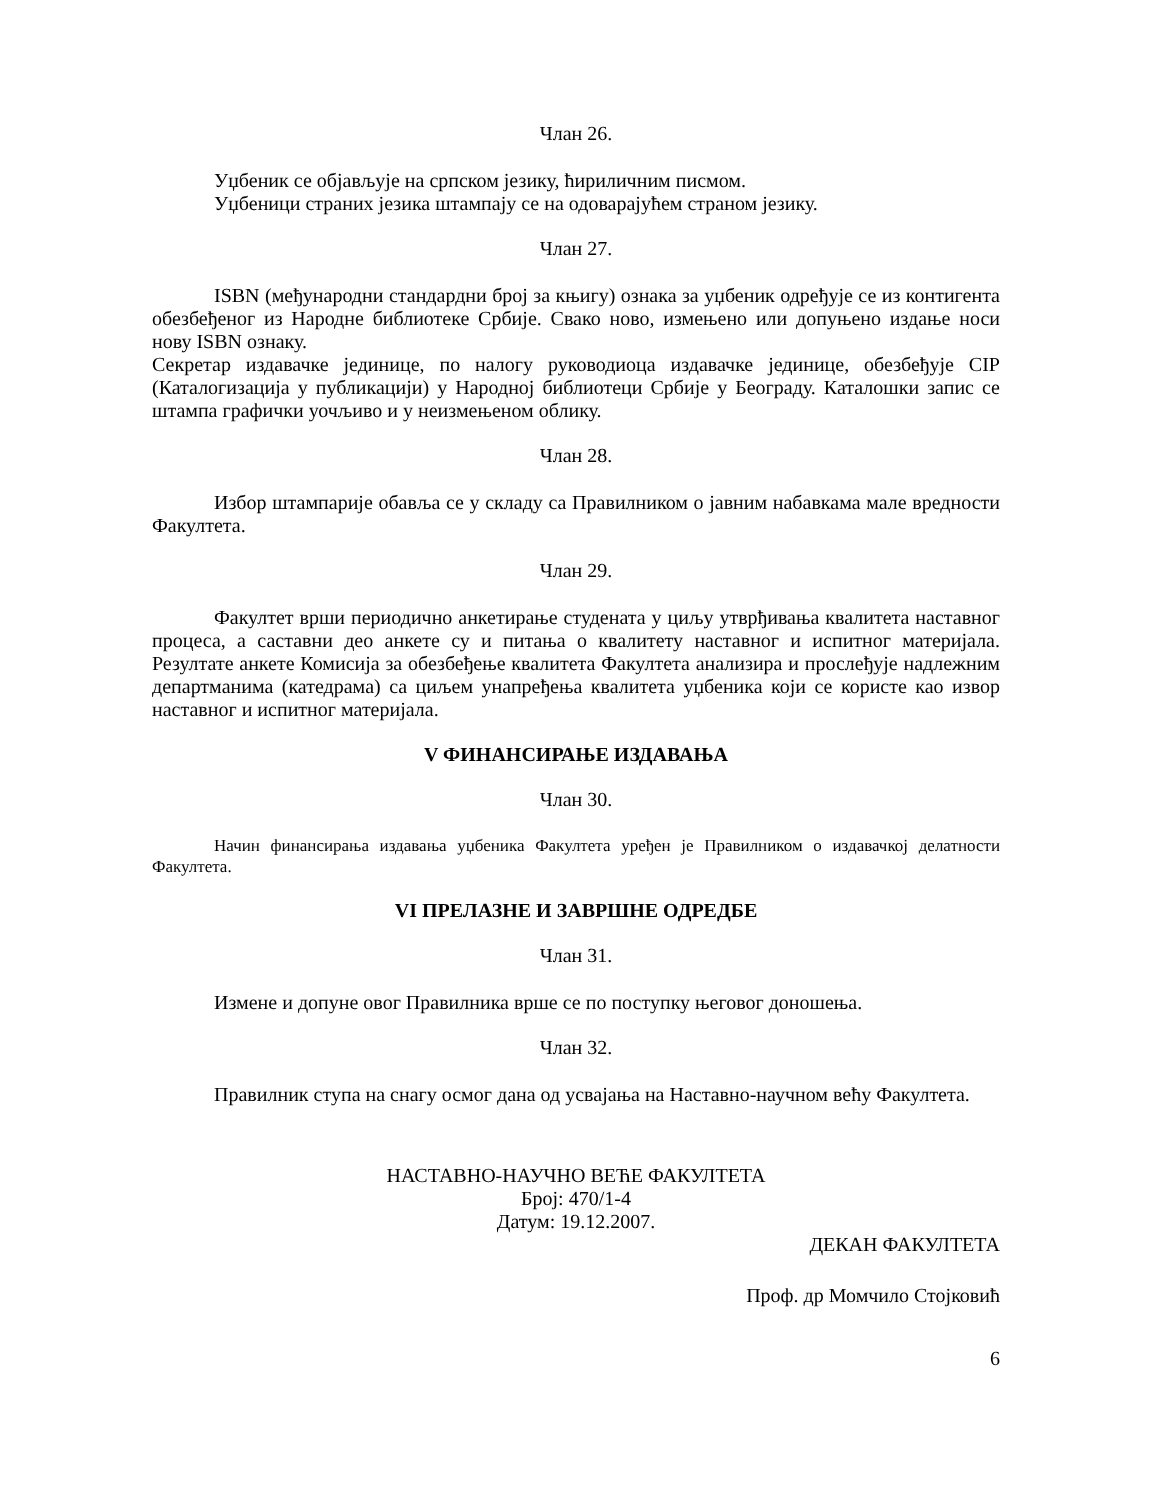Члан 26.
Уџбеник се објављује на српском језику, ћириличним писмом.
Уџбеници страних језика штампају се на одоварајућем страном језику.
Члан 27.
ISBN (међународни стандардни број за књигу) ознака за уџбеник одређује се из контигента обезбеђеног из Народне библиотеке Србије. Свако ново, измењено или допуњено издање носи нову ISBN ознаку.
Секретар издавачке јединице, по налогу руководиоца издавачке јединице, обезбеђује CIP (Каталогизација у публикацији) у Народној библиотеци Србије у Београду. Каталошки запис се штампа графички уочљиво и у неизмењеном облику.
Члан 28.
Избор штампарије обавља се у складу са Правилником о јавним набавкама мале вредности Факултета.
Члан 29.
Факултет врши периодично анкетирање студената у циљу утврђивања квалитета наставног процеса, а саставни део анкете су и питања о квалитету наставног и испитног материјала. Резултате анкете Комисија за обезбеђење квалитета Факултета анализира и прослеђује надлежним департманима (катедрама) са циљем унапређења квалитета уџбеника који се користе као извор наставног и испитног материјала.
V ФИНАНСИРАЊЕ ИЗДАВАЊА
Члан 30.
Начин финансирања издавања уџбеника Факултета уређен је Правилником о издавачкој делатности Факултета.
VI ПРЕЛАЗНЕ И ЗАВРШНЕ ОДРЕДБЕ
Члан 31.
Измене и допуне овог Правилника врше се по поступку његовог доношења.
Члан 32.
Правилник ступа на снагу осмог дана од усвајања на Наставно-научном већу Факултета.
НАСТАВНО-НАУЧНО ВЕЋЕ ФАКУЛТЕТА
Број: 470/1-4
Датум: 19.12.2007.
ДЕКАН ФАКУЛТЕТА
Проф. др Момчило Стојковић
6